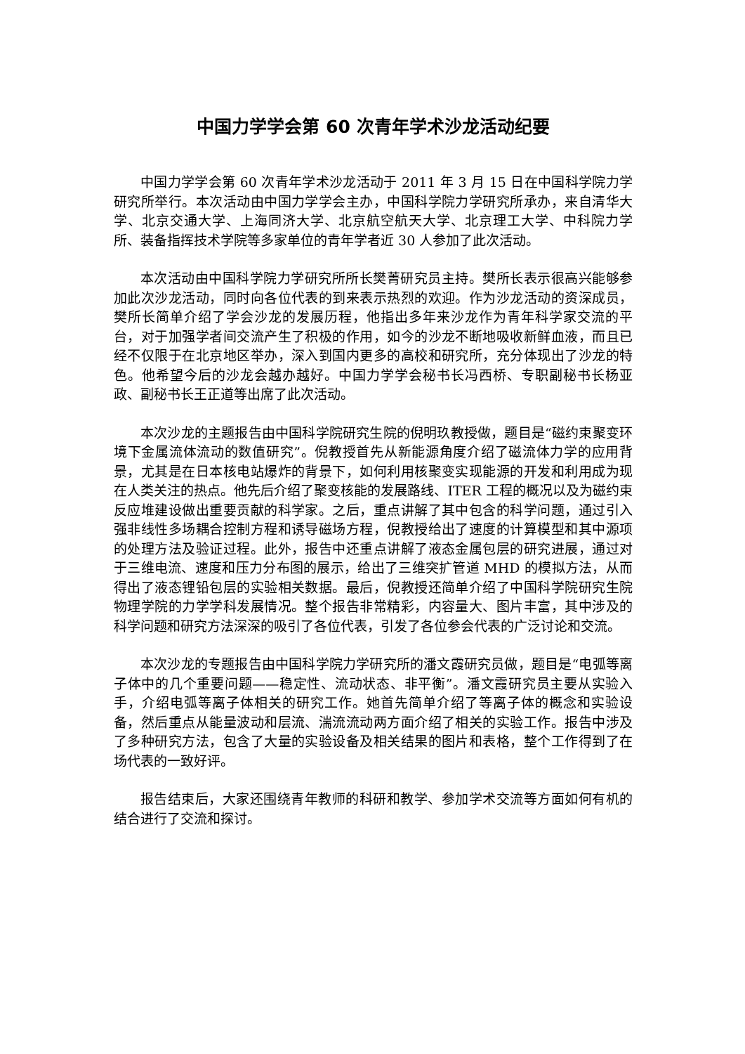中国力学学会第 60 次青年学术沙龙活动纪要
中国力学学会第 60 次青年学术沙龙活动于 2011 年 3 月 15 日在中国科学院力学研究所举行。本次活动由中国力学学会主办，中国科学院力学研究所承办，来自清华大学、北京交通大学、上海同济大学、北京航空航天大学、北京理工大学、中科院力学所、装备指挥技术学院等多家单位的青年学者近 30 人参加了此次活动。
本次活动由中国科学院力学研究所所长樊菁研究员主持。樊所长表示很高兴能够参加此次沙龙活动，同时向各位代表的到来表示热烈的欢迎。作为沙龙活动的资深成员，樊所长简单介绍了学会沙龙的发展历程，他指出多年来沙龙作为青年科学家交流的平台，对于加强学者间交流产生了积极的作用，如今的沙龙不断地吸收新鲜血液，而且已经不仅限于在北京地区举办，深入到国内更多的高校和研究所，充分体现出了沙龙的特色。他希望今后的沙龙会越办越好。中国力学学会秘书长冯西桥、专职副秘书长杨亚政、副秘书长王正道等出席了此次活动。
本次沙龙的主题报告由中国科学院研究生院的倪明玖教授做，题目是“磁约束聚变环境下金属流体流动的数值研究”。倪教授首先从新能源角度介绍了磁流体力学的应用背景，尤其是在日本核电站爆炸的背景下，如何利用核聚变实现能源的开发和利用成为现在人类关注的热点。他先后介绍了聚变核能的发展路线、ITER 工程的概况以及为磁约束反应堆建设做出重要贡献的科学家。之后，重点讲解了其中包含的科学问题，通过引入强非线性多场耦合控制方程和诱导磁场方程，倪教授给出了速度的计算模型和其中源项的处理方法及验证过程。此外，报告中还重点讲解了液态金属包层的研究进展，通过对于三维电流、速度和压力分布图的展示，给出了三维突扩管道 MHD 的模拟方法，从而得出了液态锂铅包层的实验相关数据。最后，倪教授还简单介绍了中国科学院研究生院物理学院的力学学科发展情况。整个报告非常精彩，内容量大、图片丰富，其中涉及的科学问题和研究方法深深的吸引了各位代表，引发了各位参会代表的广泛讨论和交流。
本次沙龙的专题报告由中国科学院力学研究所的潘文霞研究员做，题目是“电弧等离子体中的几个重要问题——稳定性、流动状态、非平衡”。潘文霞研究员主要从实验入手，介绍电弧等离子体相关的研究工作。她首先简单介绍了等离子体的概念和实验设备，然后重点从能量波动和层流、湍流流动两方面介绍了相关的实验工作。报告中涉及了多种研究方法，包含了大量的实验设备及相关结果的图片和表格，整个工作得到了在场代表的一致好评。
报告结束后，大家还围绕青年教师的科研和教学、参加学术交流等方面如何有机的结合进行了交流和探讨。